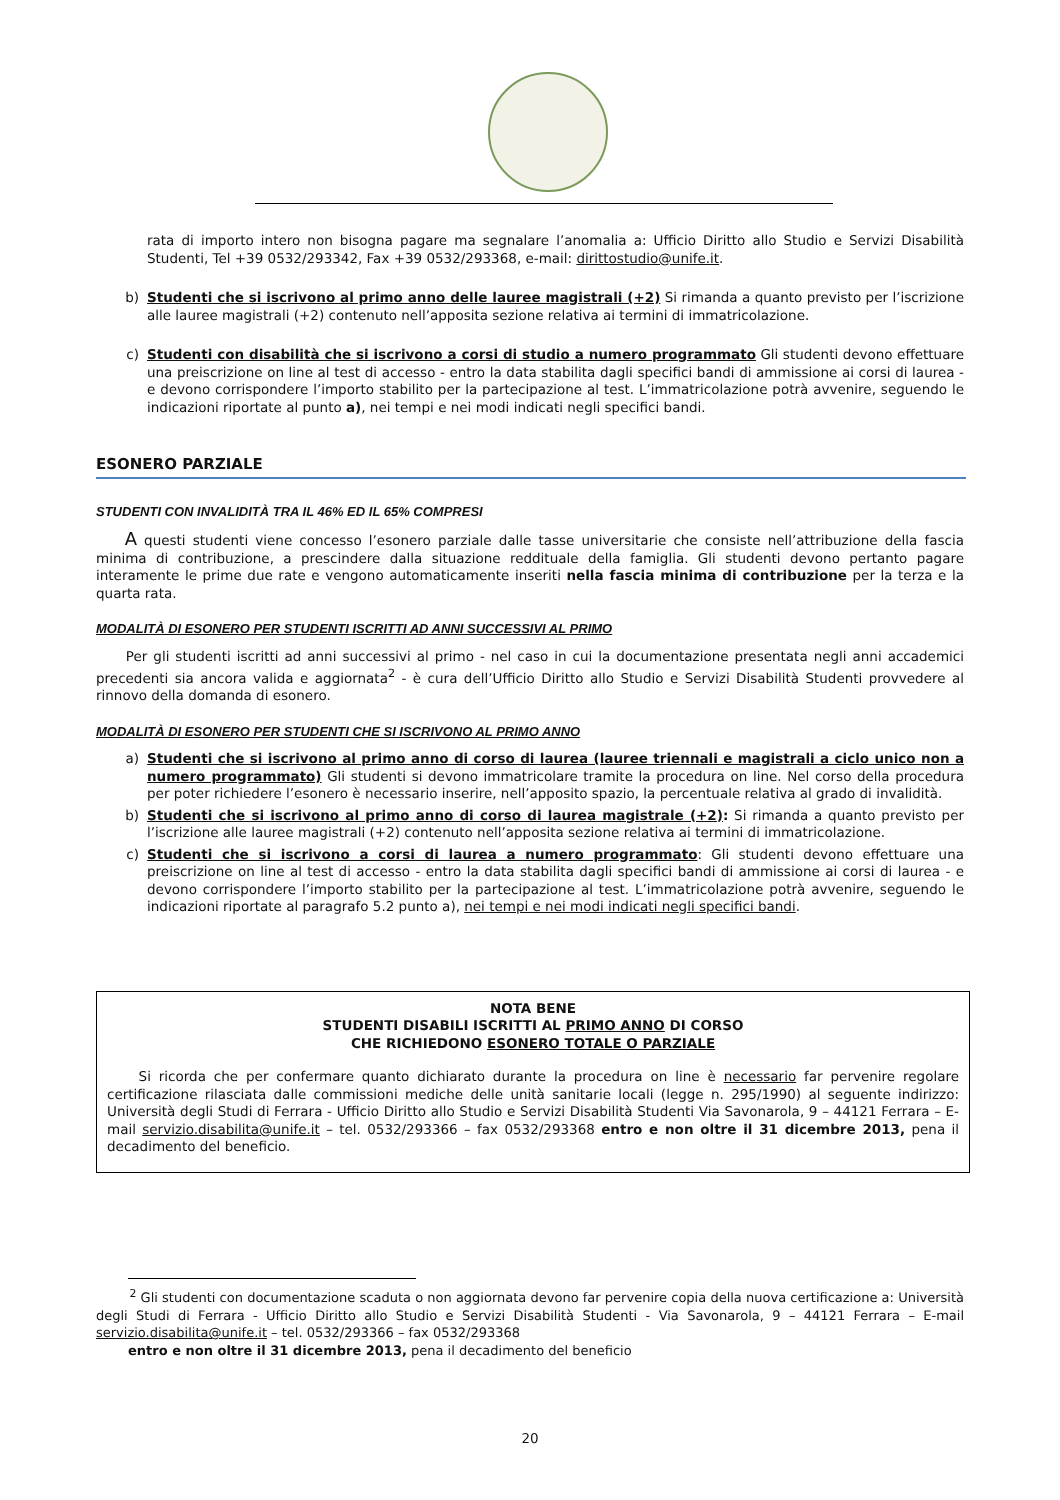rata di importo intero non bisogna pagare ma segnalare l’anomalia a: Ufficio Diritto allo Studio e Servizi Disabilità Studenti, Tel +39 0532/293342, Fax +39 0532/293368, e-mail: dirittostudio@unife.it.
b) Studenti che si iscrivono al primo anno delle lauree magistrali (+2) Si rimanda a quanto previsto per l’iscrizione alle lauree magistrali (+2) contenuto nell’apposita sezione relativa ai termini di immatricolazione.
c) Studenti con disabilità che si iscrivono a corsi di studio a numero programmato Gli studenti devono effettuare una preiscrizione on line al test di accesso - entro la data stabilita dagli specifici bandi di ammissione ai corsi di laurea - e devono corrispondere l’importo stabilito per la partecipazione al test. L’immatricolazione potrà avvenire, seguendo le indicazioni riportate al punto a), nei tempi e nei modi indicati negli specifici bandi.
ESONERO PARZIALE
STUDENTI CON INVALIDITÀ TRA IL 46% ED IL 65% COMPRESI
A questi studenti viene concesso l’esonero parziale dalle tasse universitarie che consiste nell’attribuzione della fascia minima di contribuzione, a prescindere dalla situazione reddituale della famiglia. Gli studenti devono pertanto pagare interamente le prime due rate e vengono automaticamente inseriti nella fascia minima di contribuzione per la terza e la quarta rata.
MODALITÀ DI ESONERO PER STUDENTI ISCRITTI AD ANNI SUCCESSIVI AL PRIMO
Per gli studenti iscritti ad anni successivi al primo - nel caso in cui la documentazione presentata negli anni accademici precedenti sia ancora valida e aggiornata<sup>2</sup> - è cura dell’Ufficio Diritto allo Studio e Servizi Disabilità Studenti provvedere al rinnovo della domanda di esonero.
MODALITÀ DI ESONERO PER STUDENTI CHE SI ISCRIVONO AL PRIMO ANNO
a) Studenti che si iscrivono al primo anno di corso di laurea (lauree triennali e magistrali a ciclo unico non a numero programmato) Gli studenti si devono immatricolare tramite la procedura on line. Nel corso della procedura per poter richiedere l’esonero è necessario inserire, nell’apposito spazio, la percentuale relativa al grado di invalidità.
b) Studenti che si iscrivono al primo anno di corso di laurea magistrale (+2): Si rimanda a quanto previsto per l’iscrizione alle lauree magistrali (+2) contenuto nell’apposita sezione relativa ai termini di immatricolazione.
c) Studenti che si iscrivono a corsi di laurea a numero programmato: Gli studenti devono effettuare una preiscrizione on line al test di accesso - entro la data stabilita dagli specifici bandi di ammissione ai corsi di laurea - e devono corrispondere l’importo stabilito per la partecipazione al test. L’immatricolazione potrà avvenire, seguendo le indicazioni riportate al paragrafo 5.2 punto a), nei tempi e nei modi indicati negli specifici bandi.
NOTA BENE
STUDENTI DISABILI ISCRITTI AL PRIMO ANNO DI CORSO
CHE RICHIEDONO ESONERO TOTALE O PARZIALE
Si ricorda che per confermare quanto dichiarato durante la procedura on line è necessario far pervenire regolare certificazione rilasciata dalle commissioni mediche delle unità sanitarie locali (legge n. 295/1990) al seguente indirizzo: Università degli Studi di Ferrara - Ufficio Diritto allo Studio e Servizi Disabilità Studenti Via Savonarola, 9 – 44121 Ferrara – E-mail servizio.disabilita@unife.it – tel. 0532/293366 – fax 0532/293368 entro e non oltre il 31 dicembre 2013, pena il decadimento del beneficio.
<sup>2</sup> Gli studenti con documentazione scaduta o non aggiornata devono far pervenire copia della nuova certificazione a: Università degli Studi di Ferrara - Ufficio Diritto allo Studio e Servizi Disabilità Studenti - Via Savonarola, 9 – 44121 Ferrara – E-mail servizio.disabilita@unife.it – tel. 0532/293366 – fax 0532/293368
entro e non oltre il 31 dicembre 2013, pena il decadimento del beneficio
20